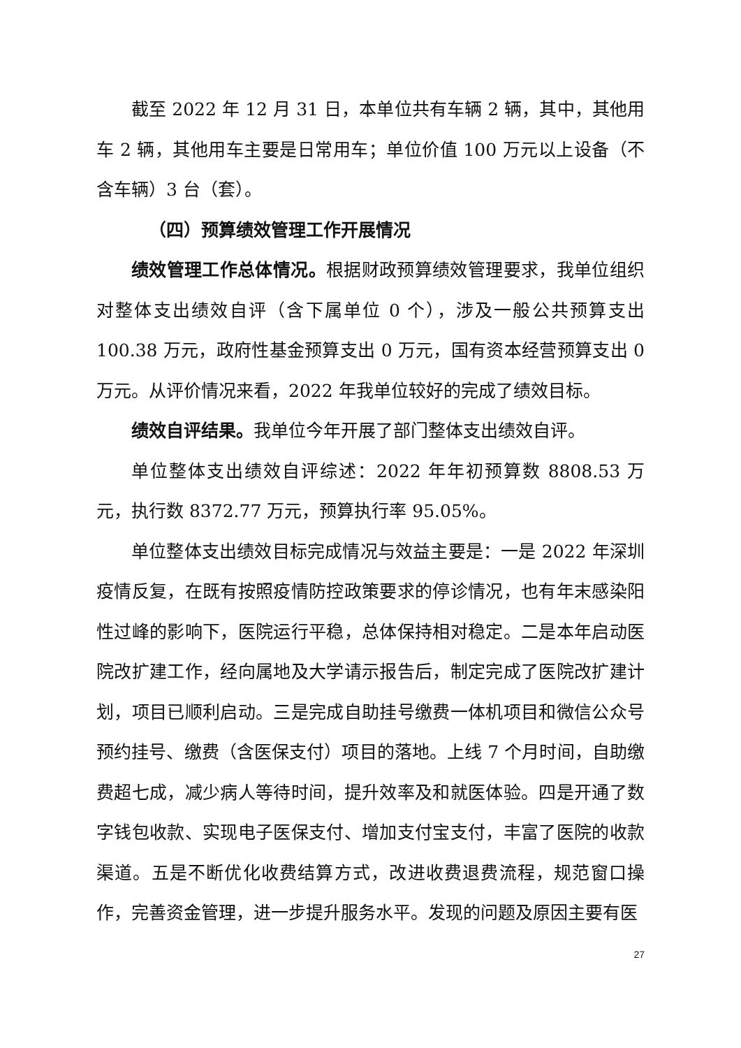截至 2022 年 12 月 31 日，本单位共有车辆 2 辆，其中，其他用车 2 辆，其他用车主要是日常用车；单位价值 100 万元以上设备（不含车辆）3 台（套）。
（四）预算绩效管理工作开展情况
绩效管理工作总体情况。根据财政预算绩效管理要求，我单位组织对整体支出绩效自评（含下属单位 0 个），涉及一般公共预算支出 100.38 万元，政府性基金预算支出 0 万元，国有资本经营预算支出 0 万元。从评价情况来看，2022 年我单位较好的完成了绩效目标。
绩效自评结果。我单位今年开展了部门整体支出绩效自评。
单位整体支出绩效自评综述：2022 年年初预算数 8808.53 万元，执行数 8372.77 万元，预算执行率 95.05%。
单位整体支出绩效目标完成情况与效益主要是：一是 2022 年深圳疫情反复，在既有按照疫情防控政策要求的停诊情况，也有年末感染阳性过峰的影响下，医院运行平稳，总体保持相对稳定。二是本年启动医院改扩建工作，经向属地及大学请示报告后，制定完成了医院改扩建计划，项目已顺利启动。三是完成自助挂号缴费一体机项目和微信公众号预约挂号、缴费（含医保支付）项目的落地。上线 7 个月时间，自助缴费超七成，减少病人等待时间，提升效率及和就医体验。四是开通了数字钱包收款、实现电子医保支付、增加支付宝支付，丰富了医院的收款渠道。五是不断优化收费结算方式，改进收费退费流程，规范窗口操作，完善资金管理，进一步提升服务水平。发现的问题及原因主要有医
27